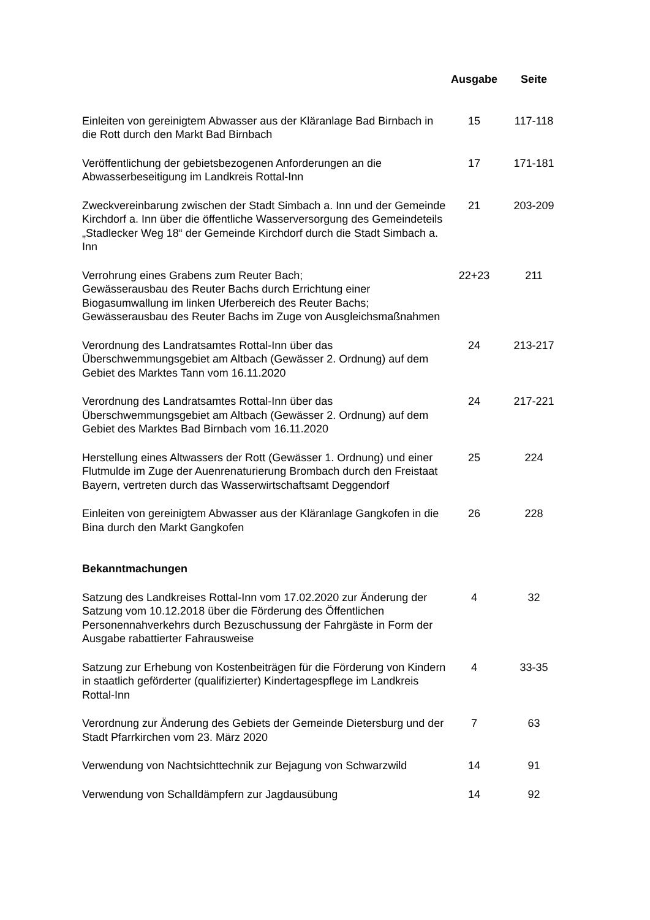| | Ausgabe | Seite |
| --- | --- | --- |
| Einleiten von gereinigtem Abwasser aus der Kläranlage Bad Birnbach in die Rott durch den Markt Bad Birnbach | 15 | 117-118 |
| Veröffentlichung der gebietsbezogenen Anforderungen an die Abwasserbeseitigung im Landkreis Rottal-Inn | 17 | 171-181 |
| Zweckvereinbarung zwischen der Stadt Simbach a. Inn und der Gemeinde Kirchdorf a. Inn über die öffentliche Wasserversorgung des Gemeindeteils „Stadlecker Weg 18“ der Gemeinde Kirchdorf durch die Stadt Simbach a. Inn | 21 | 203-209 |
| Verrohrung eines Grabens zum Reuter Bach; Gewässerausbau des Reuter Bachs durch Errichtung einer Biogasumwallung im linken Uferbereich des Reuter Bachs; Gewässerausbau des Reuter Bachs im Zuge von Ausgleichsmaßnahmen | 22+23 | 211 |
| Verordnung des Landratsamtes Rottal-Inn über das Überschwemmungsgebiet am Altbach (Gewässer 2. Ordnung) auf dem Gebiet des Marktes Tann vom 16.11.2020 | 24 | 213-217 |
| Verordnung des Landratsamtes Rottal-Inn über das Überschwemmungsgebiet am Altbach (Gewässer 2. Ordnung) auf dem Gebiet des Marktes Bad Birnbach vom 16.11.2020 | 24 | 217-221 |
| Herstellung eines Altwassers der Rott (Gewässer 1. Ordnung) und einer Flutmulde im Zuge der Auenrenaturierung Brombach durch den Freistaat Bayern, vertreten durch das Wasserwirtschaftsamt Deggendorf | 25 | 224 |
| Einleiten von gereinigtem Abwasser aus der Kläranlage Gangkofen in die Bina durch den Markt Gangkofen | 26 | 228 |
| Bekanntmachungen | | |
| Satzung des Landkreises Rottal-Inn vom 17.02.2020 zur Änderung der Satzung vom 10.12.2018 über die Förderung des Öffentlichen Personennahverkehrs durch Bezuschussung der Fahrgäste in Form der Ausgabe rabattierter Fahrausweise | 4 | 32 |
| Satzung zur Erhebung von Kostenbeiträgen für die Förderung von Kindern in staatlich geförderter (qualifizierter) Kindertagespflege im Landkreis Rottal-Inn | 4 | 33-35 |
| Verordnung zur Änderung des Gebiets der Gemeinde Dietersburg und der Stadt Pfarrkirchen vom 23. März 2020 | 7 | 63 |
| Verwendung von Nachtsichttechnik zur Bejagung von Schwarzwild | 14 | 91 |
| Verwendung von Schalldämpfern zur Jagdausübung | 14 | 92 |